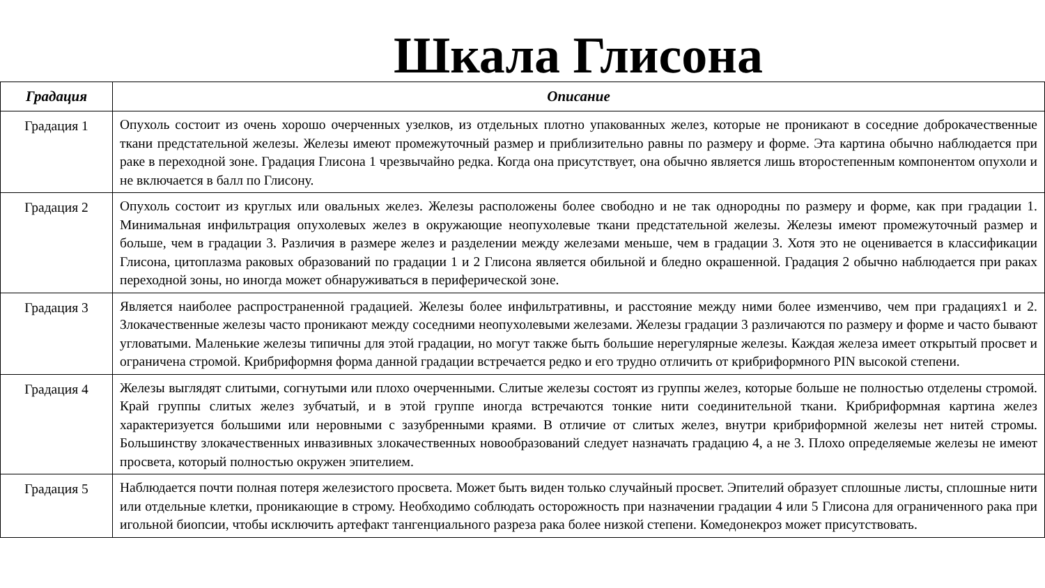Шкала Глисона
| Градация | Описание |
| --- | --- |
| Градация 1 | Опухоль состоит из очень хорошо очерченных узелков, из отдельных плотно упакованных желез, которые не проникают в соседние доброкачественные ткани предстательной железы. Железы имеют промежуточный размер и приблизительно равны по размеру и форме. Эта картина обычно наблюдается при раке в переходной зоне. Градация Глисона 1 чрезвычайно редка. Когда она присутствует, она обычно является лишь второстепенным компонентом опухоли и не включается в балл по Глисону. |
| Градация 2 | Опухоль состоит из круглых или овальных желез. Железы расположены более свободно и не так однородны по размеру и форме, как при градации 1. Минимальная инфильтрация опухолевых желез в окружающие неопухолевые ткани предстательной железы. Железы имеют промежуточный размер и больше, чем в градации 3. Различия в размере желез и разделении между железами меньше, чем в градации 3. Хотя это не оценивается в классификации Глисона, цитоплазма раковых образований по градации 1 и 2 Глисона является обильной и бледно окрашенной. Градация 2 обычно наблюдается при раках переходной зоны, но иногда может обнаруживаться в периферической зоне. |
| Градация 3 | Является наиболее распространенной градацией. Железы более инфильтративны, и расстояние между ними более изменчиво, чем при градациях1 и 2. Злокачественные железы часто проникают между соседними неопухолевыми железами. Железы градации 3 различаются по размеру и форме и часто бывают угловатыми. Маленькие железы типичны для этой градации, но могут также быть большие нерегулярные железы. Каждая железа имеет открытый просвет и ограничена стромой. Крибриформня форма данной градации встречается редко и его трудно отличить от крибриформного PIN высокой степени. |
| Градация 4 | Железы выглядят слитыми, согнутыми или плохо очерченными. Слитые железы состоят из группы желез, которые больше не полностью отделены стромой. Край группы слитых желез зубчатый, и в этой группе иногда встречаются тонкие нити соединительной ткани. Крибриформная картина желез характеризуется большими или неровными с зазубренными краями. В отличие от слитых желез, внутри крибриформной железы нет нитей стромы. Большинству злокачественных инвазивных злокачественных новообразований следует назначать градацию 4, а не 3. Плохо определяемые железы не имеют просвета, который полностью окружен эпителием. |
| Градация 5 | Наблюдается почти полная потеря железистого просвета. Может быть виден только случайный просвет. Эпителий образует сплошные листы, сплошные нити или отдельные клетки, проникающие в строму. Необходимо соблюдать осторожность при назначении градации 4 или 5 Глисона для ограниченного рака при игольной биопсии, чтобы исключить артефакт тангенциального разреза рака более низкой степени. Комедонекроз может присутствовать. |